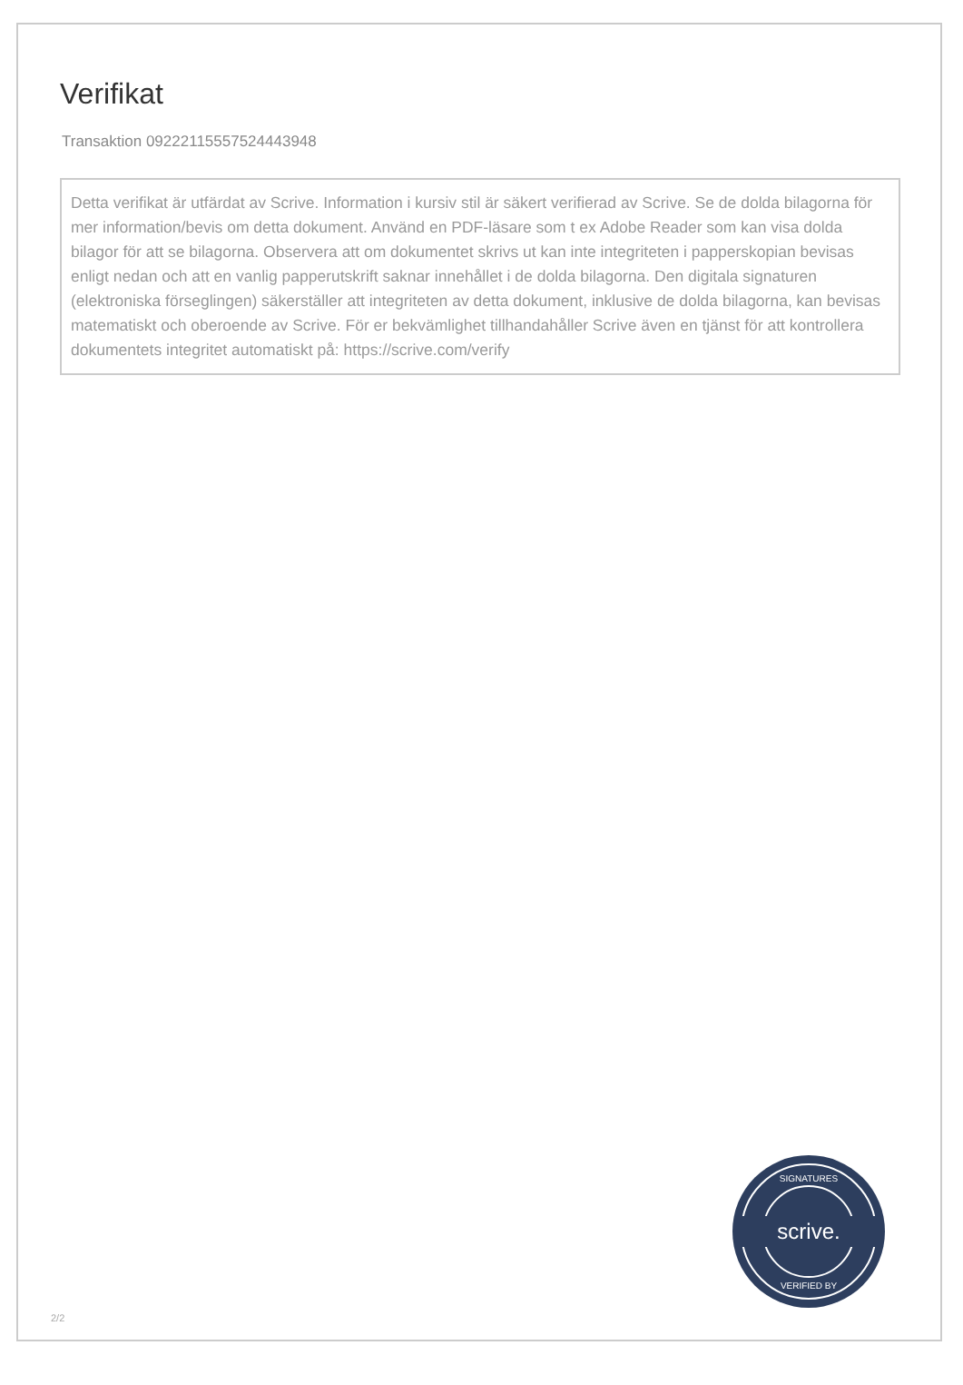Verifikat
Transaktion 09222115557524443948
Detta verifikat är utfärdat av Scrive. Information i kursiv stil är säkert verifierad av Scrive. Se de dolda bilagorna för mer information/bevis om detta dokument. Använd en PDF-läsare som t ex Adobe Reader som kan visa dolda bilagor för att se bilagorna. Observera att om dokumentet skrivs ut kan inte integriteten i papperskopian bevisas enligt nedan och att en vanlig papperutskrift saknar innehållet i de dolda bilagorna. Den digitala signaturen (elektroniska förseglingen) säkerställer att integriteten av detta dokument, inklusive de dolda bilagorna, kan bevisas matematiskt och oberoende av Scrive. För er bekvämlighet tillhandahåller Scrive även en tjänst för att kontrollera dokumentets integritet automatiskt på: https://scrive.com/verify
scrive.
SIGNATURES
VERIFIED BY
2/2